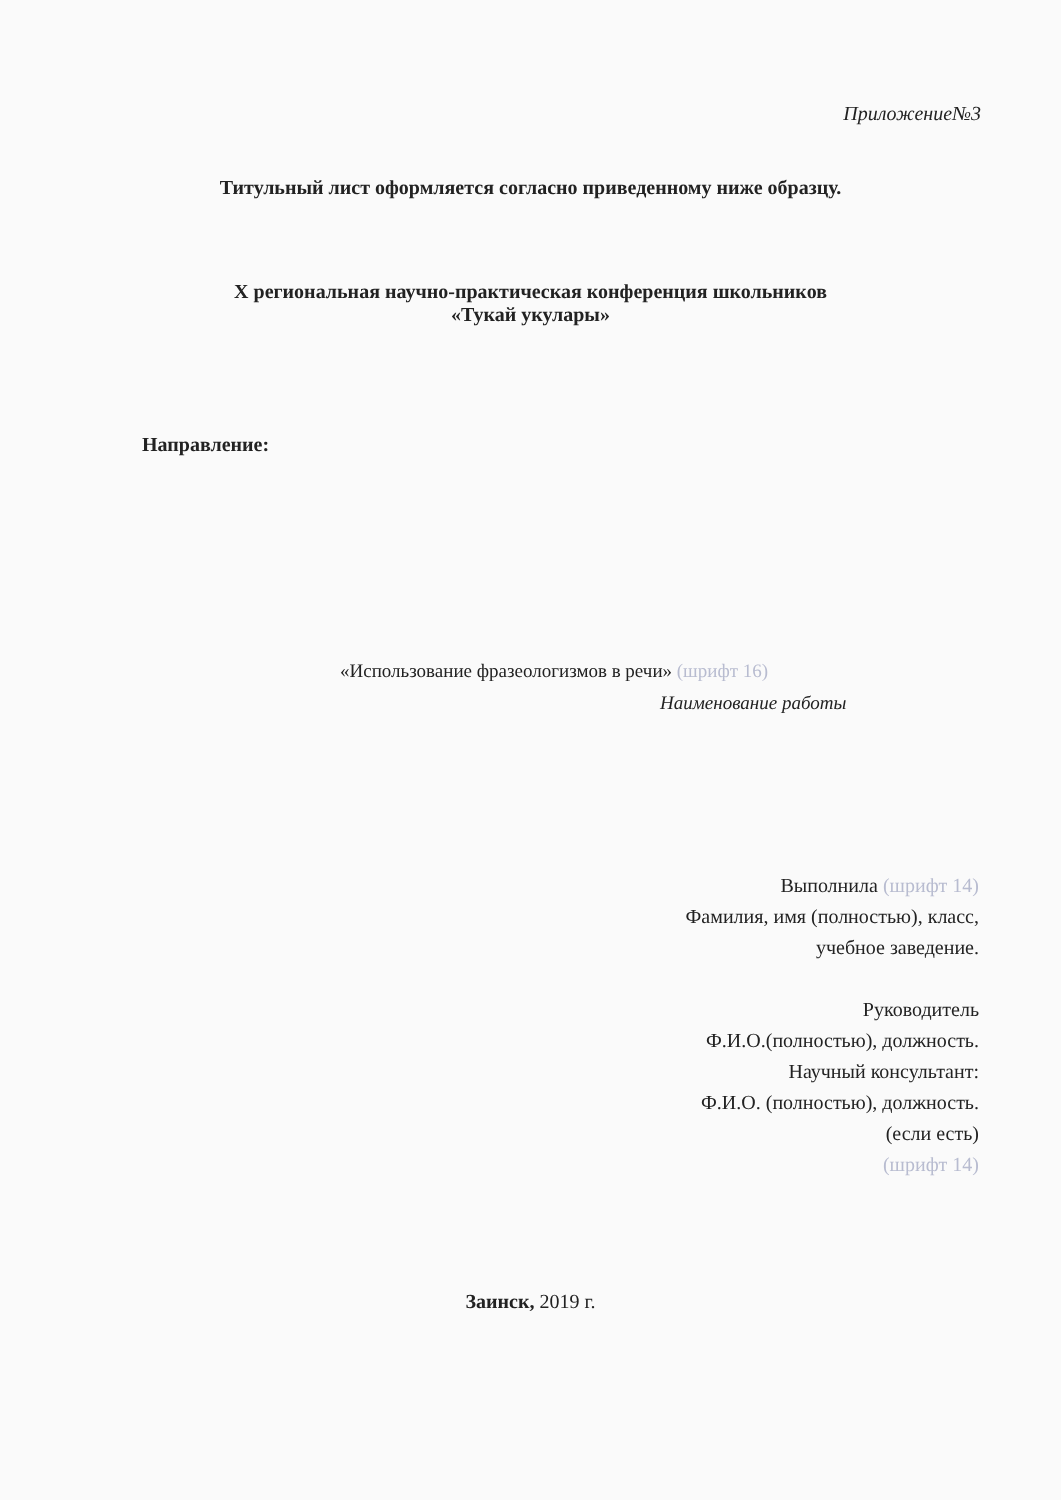Приложение№3
Титульный лист оформляется согласно приведенному ниже образцу.
X региональная научно-практическая конференция школьников
«Тукай укулары»
Направление:
«Использование фразеологизмов в речи» (шрифт 16)
Наименование работы
Выполнила (шрифт 14)
Фамилия, имя (полностью), класс,
учебное заведение.
Руководитель
Ф.И.О.(полностью), должность.
Научный консультант:
Ф.И.О. (полностью), должность.
(если есть)
(шрифт 14)
Заинск, 2019 г.